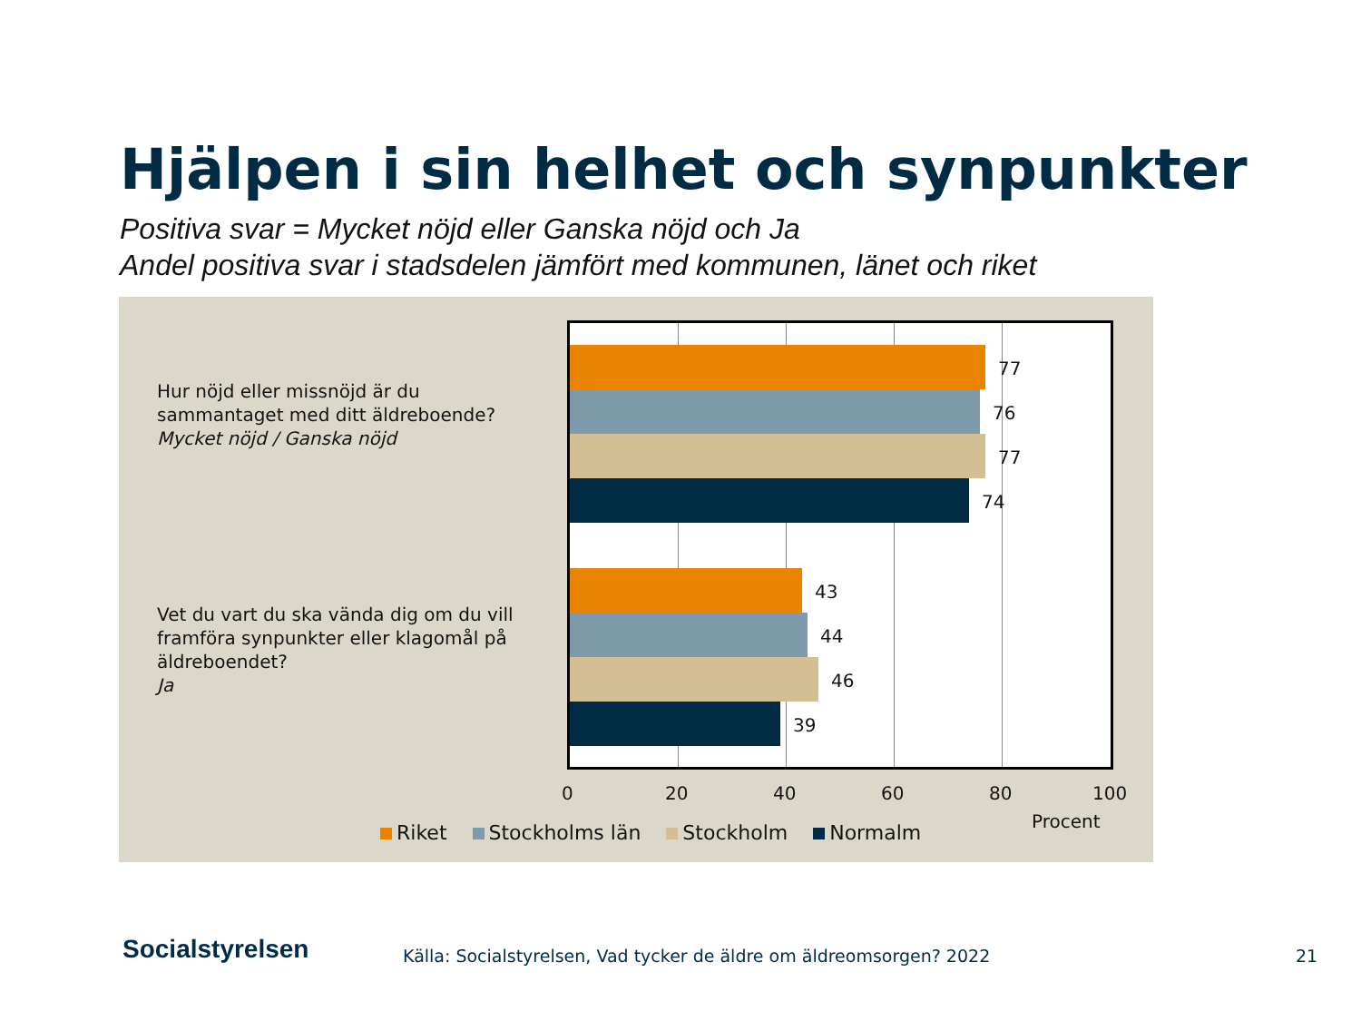Hjälpen i sin helhet och synpunkter
Positiva svar = Mycket nöjd eller Ganska nöjd och Ja
Andel positiva svar i stadsdelen jämfört med kommunen, länet och riket
Hur nöjd eller missnöjd är du sammantaget med ditt äldreboende?
Mycket nöjd / Ganska nöjd
Vet du vart du ska vända dig om du vill framföra synpunkter eller klagomål på äldreboendet?
Ja
77
76
77
74
43
44
46
39
0 20 40 60 80 100
Procent
Riket Stockholms län Stockholm Normalm
Socialstyrelsen
Källa: Socialstyrelsen, Vad tycker de äldre om äldreomsorgen? 2022
21